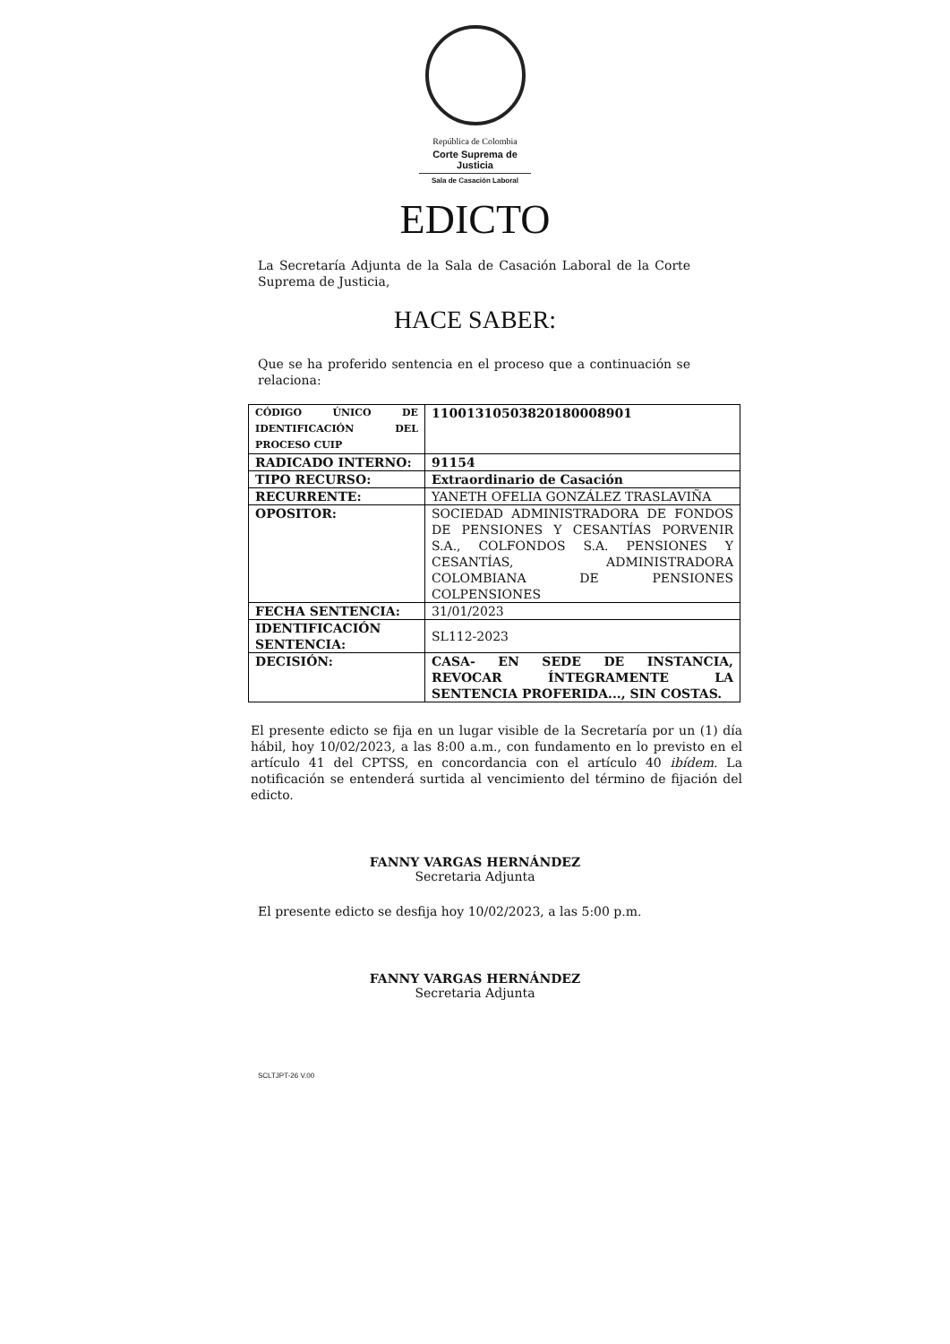República de Colombia
Corte Suprema de Justicia
Sala de Casación Laboral
EDICTO
La Secretaría Adjunta de la Sala de Casación Laboral de la Corte Suprema de Justicia,
HACE SABER:
Que se ha proferido sentencia en el proceso que a continuación se relaciona:
| CÓDIGO ÚNICO DE IDENTIFICACIÓN DEL PROCESO CUIP | 11001310503820180008901 |
| RADICADO INTERNO: | 91154 |
| TIPO RECURSO: | Extraordinario de Casación |
| RECURRENTE: | YANETH OFELIA GONZÁLEZ TRASLAVIÑA |
| OPOSITOR: | SOCIEDAD ADMINISTRADORA DE FONDOS DE PENSIONES Y CESANTÍAS PORVENIR S.A., COLFONDOS S.A. PENSIONES Y CESANTÍAS, ADMINISTRADORA COLOMBIANA DE PENSIONES COLPENSIONES |
| FECHA SENTENCIA: | 31/01/2023 |
| IDENTIFICACIÓN SENTENCIA: | SL112-2023 |
| DECISIÓN: | CASA- EN SEDE DE INSTANCIA, REVOCAR ÍNTEGRAMENTE LA SENTENCIA PROFERIDA..., SIN COSTAS. |
El presente edicto se fija en un lugar visible de la Secretaría por un (1) día hábil, hoy 10/02/2023, a las 8:00 a.m., con fundamento en lo previsto en el artículo 41 del CPTSS, en concordancia con el artículo 40 ibídem. La notificación se entenderá surtida al vencimiento del término de fijación del edicto.
FANNY VARGAS HERNÁNDEZ
Secretaria Adjunta
El presente edicto se desfija hoy 10/02/2023, a las 5:00 p.m.
FANNY VARGAS HERNÁNDEZ
Secretaria Adjunta
SCLTJPT-26 V.00